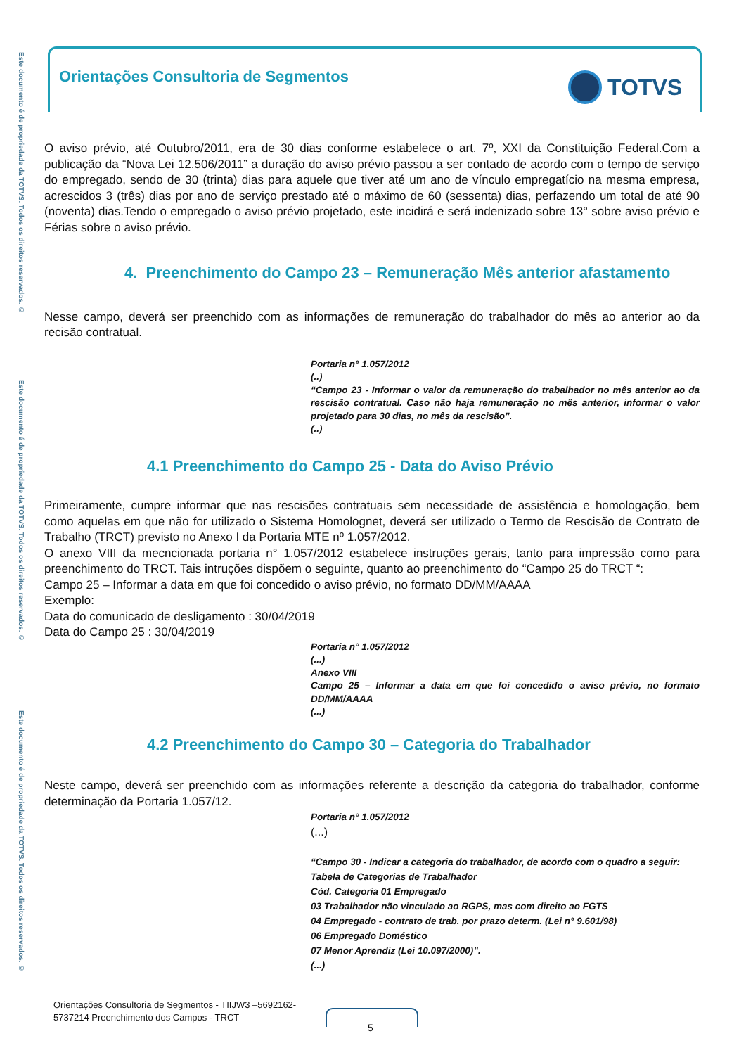Este documento é de propriedade da TOTVS. Todos os direitos reservados. ©
Este documento é de propriedade da TOTVS. Todos os direitos reservados. ©
Este documento é de propriedade da TOTVS. Todos os direitos reservados. ©
Orientações Consultoria de Segmentos
TOTVS
O aviso prévio, até Outubro/2011, era de 30 dias conforme estabelece o art. 7º, XXI da Constituição Federal.Com a publicação da “Nova Lei 12.506/2011” a duração do aviso prévio passou a ser contado de acordo com o tempo de serviço do empregado, sendo de 30 (trinta) dias para aquele que tiver até um ano de vínculo empregatício na mesma empresa, acrescidos 3 (três) dias por ano de serviço prestado até o máximo de 60 (sessenta) dias, perfazendo um total de até 90 (noventa) dias.Tendo o empregado o aviso prévio projetado, este incidirá e será indenizado sobre 13° sobre aviso prévio e Férias sobre o aviso prévio.
4. Preenchimento do Campo 23 – Remuneração Mês anterior afastamento
Nesse campo, deverá ser preenchido com as informações de remuneração do trabalhador do mês ao anterior ao da recisão contratual.
Portaria n° 1.057/2012
(..)
“Campo 23 - Informar o valor da remuneração do trabalhador no mês anterior ao da rescisão contratual. Caso não haja remuneração no mês anterior, informar o valor projetado para 30 dias, no mês da rescisão”.
(..)
4.1 Preenchimento do Campo 25 - Data do Aviso Prévio
Primeiramente, cumpre informar que nas rescisões contratuais sem necessidade de assistência e homologação, bem como aquelas em que não for utilizado o Sistema Homolognet, deverá ser utilizado o Termo de Rescisão de Contrato de Trabalho (TRCT) previsto no Anexo I da Portaria MTE nº 1.057/2012.
O anexo VIII da mecncionada portaria n° 1.057/2012 estabelece instruções gerais, tanto para impressão como para preenchimento do TRCT. Tais intruções dispõem o seguinte, quanto ao preenchimento do “Campo 25 do TRCT “:
Campo 25 – Informar a data em que foi concedido o aviso prévio, no formato DD/MM/AAAA
Exemplo:
Data do comunicado de desligamento : 30/04/2019
Data do Campo 25 : 30/04/2019
Portaria n° 1.057/2012
(...)
Anexo VIII
Campo 25 – Informar a data em que foi concedido o aviso prévio, no formato DD/MM/AAAA
(...)
4.2 Preenchimento do Campo 30 – Categoria do Trabalhador
Neste campo, deverá ser preenchido com as informações referente a descrição da categoria do trabalhador, conforme determinação da Portaria 1.057/12.
Portaria n° 1.057/2012
(...)
“Campo 30 - Indicar a categoria do trabalhador, de acordo com o quadro a seguir:
Tabela de Categorias de Trabalhador
Cód. Categoria 01 Empregado
03 Trabalhador não vinculado ao RGPS, mas com direito ao FGTS
04 Empregado - contrato de trab. por prazo determ. (Lei n° 9.601/98)
06 Empregado Doméstico
07 Menor Aprendiz (Lei 10.097/2000)”.
(...)
Orientações Consultoria de Segmentos - TIIJW3 –5692162-
5737214 Preenchimento dos Campos - TRCT
5